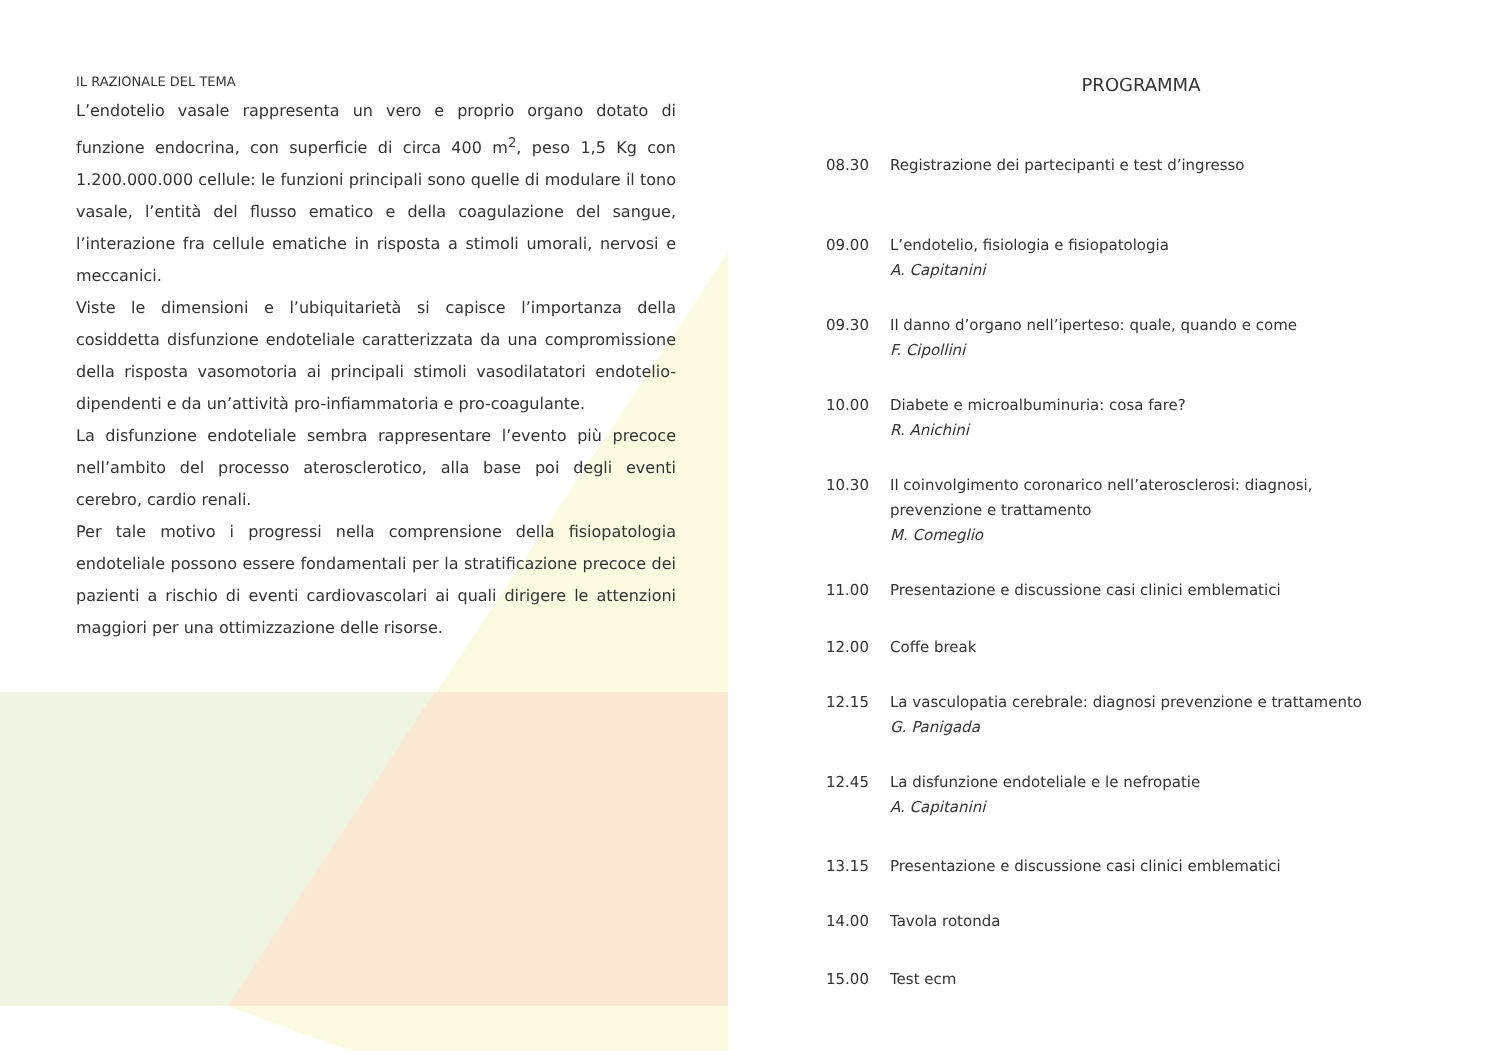IL RAZIONALE DEL TEMA
L’endotelio vasale rappresenta un vero e proprio organo dotato di funzione endocrina, con superficie di circa 400 m<sup>2</sup>, peso 1,5 Kg con 1.200.000.000 cellule: le funzioni principali sono quelle di modulare il tono vasale, l’entità del flusso ematico e della coagulazione del sangue, l’interazione fra cellule ematiche in risposta a stimoli umorali, nervosi e meccanici.
Viste le dimensioni e l’ubiquitarietà si capisce l’importanza della cosiddetta disfunzione endoteliale caratterizzata da una compromissione della risposta vasomotoria ai principali stimoli vasodilatatori endotelio-dipendenti e da un’attività pro-infiammatoria e pro-coagulante.
La disfunzione endoteliale sembra rappresentare l’evento più precoce nell’ambito del processo aterosclerotico, alla base poi degli eventi cerebro, cardio renali.
Per tale motivo i progressi nella comprensione della fisiopatologia endoteliale possono essere fondamentali per la stratificazione precoce dei pazienti a rischio di eventi cardiovascolari ai quali dirigere le attenzioni maggiori per una ottimizzazione delle risorse.
PROGRAMMA
08.30 Registrazione dei partecipanti e test d’ingresso
09.00 L’endotelio, fisiologia e fisiopatologia
A. Capitanini
09.30 Il danno d’organo nell’iperteso: quale, quando e come
F. Cipollini
10.00 Diabete e microalbuminuria: cosa fare?
R. Anichini
10.30 Il coinvolgimento coronarico nell’aterosclerosi: diagnosi, prevenzione e trattamento
M. Comeglio
11.00 Presentazione e discussione casi clinici emblematici
12.00 Coffe break
12.15 La vasculopatia cerebrale: diagnosi prevenzione e trattamento
G. Panigada
12.45 La disfunzione endoteliale e le nefropatie
A. Capitanini
13.15 Presentazione e discussione casi clinici emblematici
14.00 Tavola rotonda
15.00 Test ecm